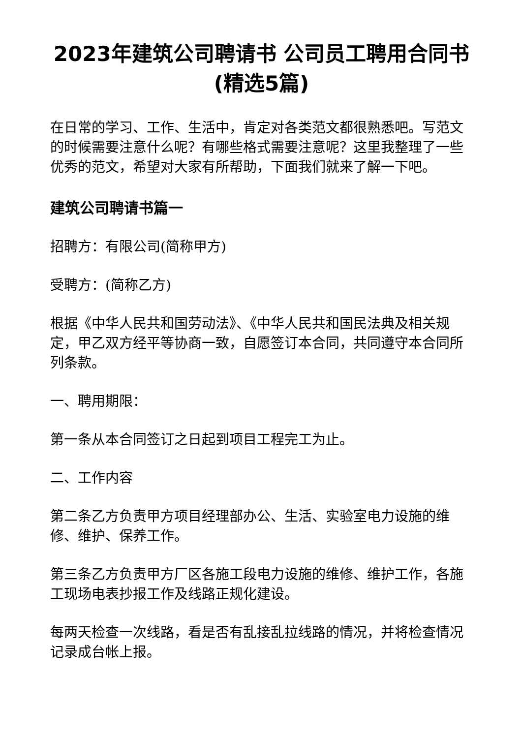2023年建筑公司聘请书 公司员工聘用合同书(精选5篇)
在日常的学习、工作、生活中，肯定对各类范文都很熟悉吧。写范文的时候需要注意什么呢？有哪些格式需要注意呢？这里我整理了一些优秀的范文，希望对大家有所帮助，下面我们就来了解一下吧。
建筑公司聘请书篇一
招聘方：有限公司(简称甲方)
受聘方：(简称乙方)
根据《中华人民共和国劳动法》、《中华人民共和国民法典及相关规定，甲乙双方经平等协商一致，自愿签订本合同，共同遵守本合同所列条款。
一、聘用期限：
第一条从本合同签订之日起到项目工程完工为止。
二、工作内容
第二条乙方负责甲方项目经理部办公、生活、实验室电力设施的维修、维护、保养工作。
第三条乙方负责甲方厂区各施工段电力设施的维修、维护工作，各施工现场电表抄报工作及线路正规化建设。
每两天检查一次线路，看是否有乱接乱拉线路的情况，并将检查情况记录成台帐上报。